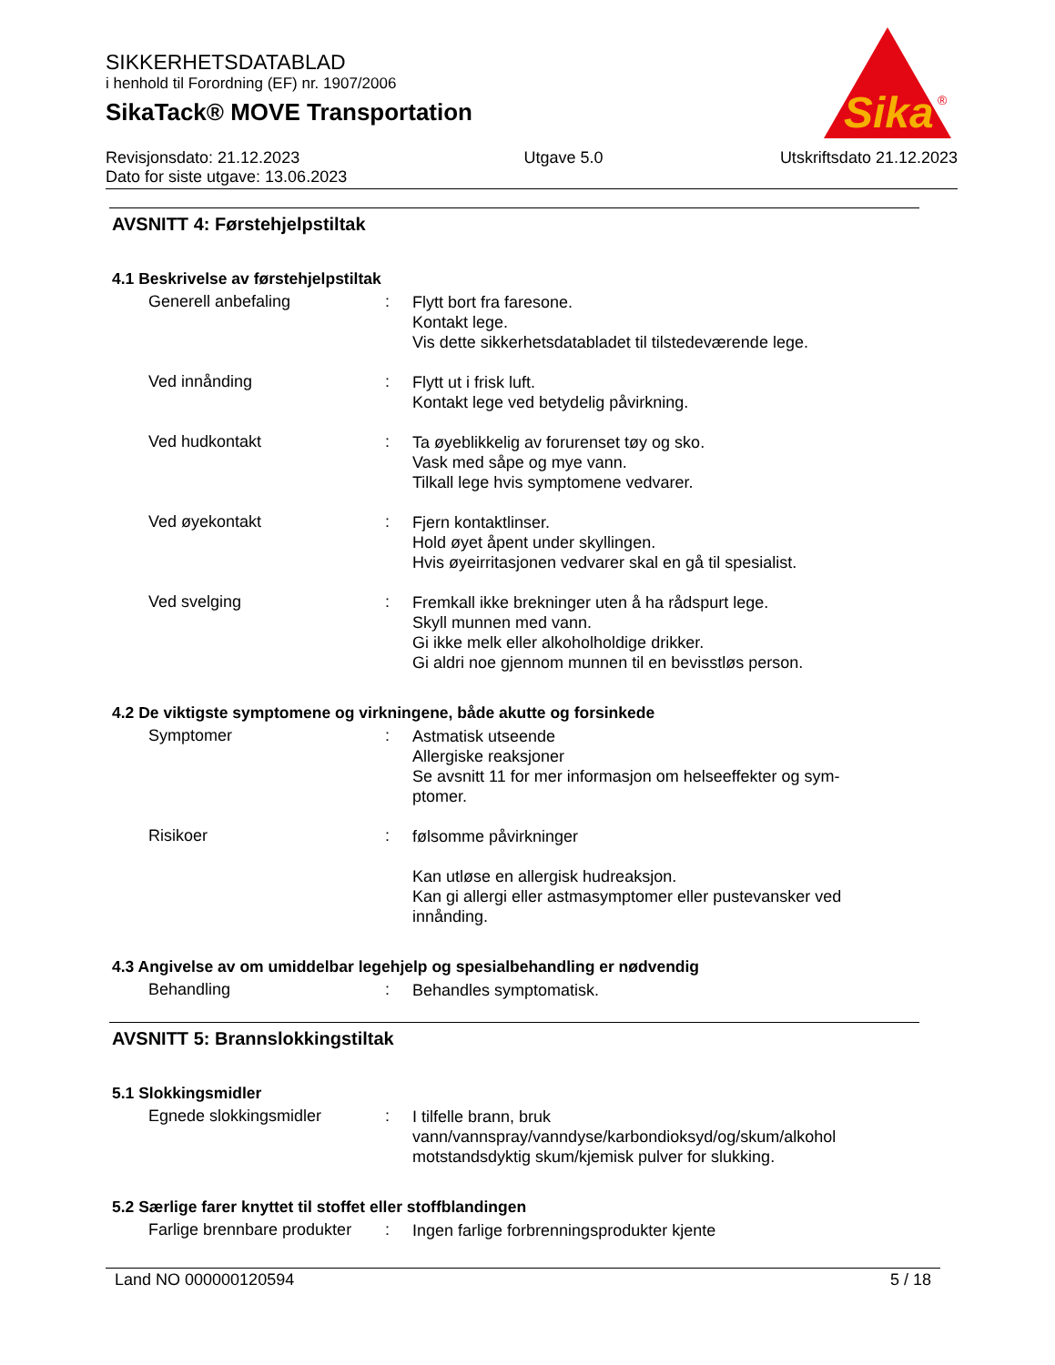SIKKERHETSDATABLAD
i henhold til Forordning (EF) nr. 1907/2006
SikaTack® MOVE Transportation
Sika
®
Revisjonsdato: 21.12.2023
Dato for siste utgave: 13.06.2023
Utgave 5.0 Utskriftsdato 21.12.2023
AVSNITT 4: Førstehjelpstiltak
4.1 Beskrivelse av førstehjelpstiltak
Generell anbefaling :
Flytt bort fra faresone.
Kontakt lege.
Vis dette sikkerhetsdatabladet til tilstedeværende lege.
Ved innånding :
Flytt ut i frisk luft.
Kontakt lege ved betydelig påvirkning.
Ved hudkontakt :
Ta øyeblikkelig av forurenset tøy og sko.
Vask med såpe og mye vann.
Tilkall lege hvis symptomene vedvarer.
Ved øyekontakt :
Fjern kontaktlinser.
Hold øyet åpent under skyllingen.
Hvis øyeirritasjonen vedvarer skal en gå til spesialist.
Ved svelging :
Fremkall ikke brekninger uten å ha rådspurt lege.
Skyll munnen med vann.
Gi ikke melk eller alkoholholdige drikker.
Gi aldri noe gjennom munnen til en bevisstløs person.
4.2 De viktigste symptomene og virkningene, både akutte og forsinkede
Symptomer :
Astmatisk utseende
Allergiske reaksjoner
Se avsnitt 11 for mer informasjon om helseeffekter og sym-
ptomer.
Risikoer :
følsomme påvirkninger
Kan utløse en allergisk hudreaksjon.
Kan gi allergi eller astmasymptomer eller pustevansker ved innånding.
4.3 Angivelse av om umiddelbar legehjelp og spesialbehandling er nødvendig
Behandling :
Behandles symptomatisk.
AVSNITT 5: Brannslokkingstiltak
5.1 Slokkingsmidler
Egnede slokkingsmidler :
I tilfelle brann, bruk
vann/vannspray/vanndyse/karbondioksyd/og/skum/alkohol motstandsdyktig skum/kjemisk pulver for slukking.
5.2 Særlige farer knyttet til stoffet eller stoffblandingen
Farlige brennbare produkter
:
Ingen farlige forbrenningsprodukter kjente
Land NO 000000120594 5 / 18